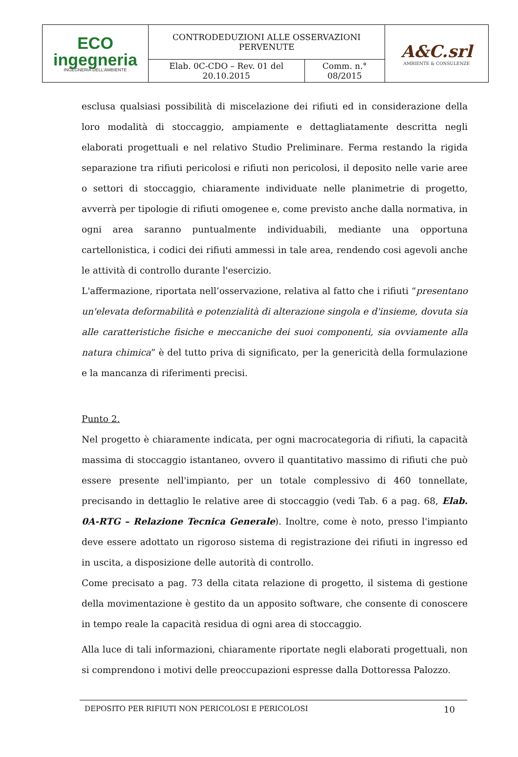| ECO ingegneria INGEGNERIA DELL'AMBIENTE | CONTRODEDUZIONI ALLE OSSERVAZIONI PERVENUTE | | A&C.srl AMBIENTE & CONSULENZE |
| | Elab. 0C-CDO – Rev. 01 del 20.10.2015 | Comm. n.° 08/2015 | |
esclusa qualsiasi possibilità di miscelazione dei rifiuti ed in considerazione della loro modalità di stoccaggio, ampiamente e dettagliatamente descritta negli elaborati progettuali e nel relativo Studio Preliminare. Ferma restando la rigida separazione tra rifiuti pericolosi e rifiuti non pericolosi, il deposito nelle varie aree o settori di stoccaggio, chiaramente individuate nelle planimetrie di progetto, avverrà per tipologie di rifiuti omogenee e, come previsto anche dalla normativa, in ogni area saranno puntualmente individuabili, mediante una opportuna cartellonistica, i codici dei rifiuti ammessi in tale area, rendendo cosi agevoli anche le attività di controllo durante l'esercizio.
L'affermazione, riportata nell’osservazione, relativa al fatto che i rifiuti “presentano un'elevata deformabilità e potenzialità di alterazione singola e d'insieme, dovuta sia alle caratteristiche fisiche e meccaniche dei suoi componenti, sia ovviamente alla natura chimica” è del tutto priva di significato, per la genericità della formulazione e la mancanza di riferimenti precisi.
Punto 2.
Nel progetto è chiaramente indicata, per ogni macrocategoria di rifiuti, la capacità massima di stoccaggio istantaneo, ovvero il quantitativo massimo di rifiuti che può essere presente nell'impianto, per un totale complessivo di 460 tonnellate, precisando in dettaglio le relative aree di stoccaggio (vedi Tab. 6 a pag. 68, Elab. 0A-RTG – Relazione Tecnica Generale). Inoltre, come è noto, presso l'impianto deve essere adottato un rigoroso sistema di registrazione dei rifiuti in ingresso ed in uscita, a disposizione delle autorità di controllo.
Come precisato a pag. 73 della citata relazione di progetto, il sistema di gestione della movimentazione è gestito da un apposito software, che consente di conoscere in tempo reale la capacità residua di ogni area di stoccaggio.
Alla luce di tali informazioni, chiaramente riportate negli elaborati progettuali, non si comprendono i motivi delle preoccupazioni espresse dalla Dottoressa Palozzo.
DEPOSITO PER RIFIUTI NON PERICOLOSI E PERICOLOSI 10